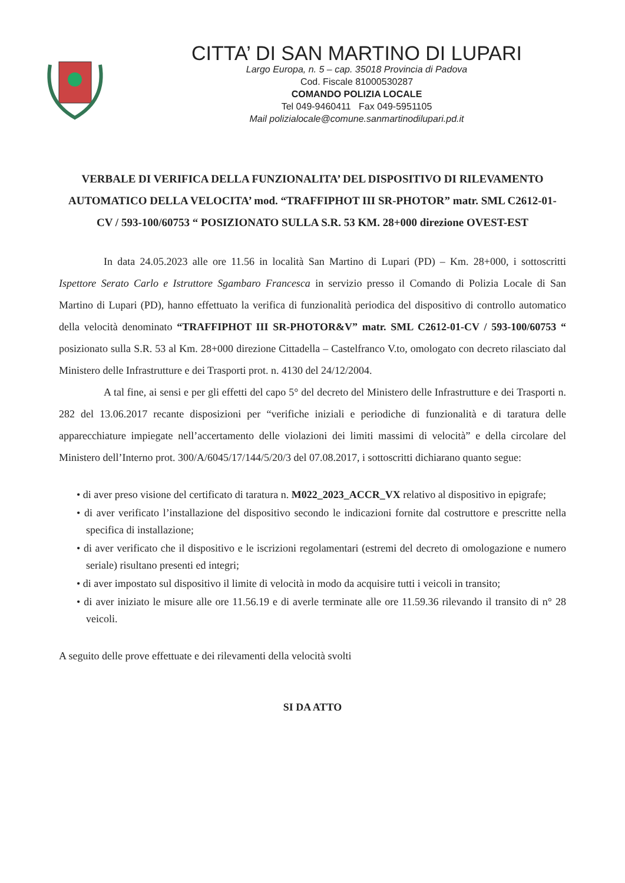CITTA’ DI SAN MARTINO DI LUPARI
Largo Europa, n. 5 – cap. 35018 Provincia di Padova
Cod. Fiscale 81000530287
COMANDO POLIZIA LOCALE
Tel 049-9460411 Fax 049-5951105
Mail polizialocale@comune.sanmartinodilupari.pd.it
VERBALE DI VERIFICA DELLA FUNZIONALITA’ DEL DISPOSITIVO DI RILEVAMENTO AUTOMATICO DELLA VELOCITA’ mod. “TRAFFIPHOT III SR-PHOTOR” matr. SML C2612-01-CV / 593-100/60753 “ POSIZIONATO SULLA S.R. 53 KM. 28+000 direzione OVEST-EST
In data 24.05.2023 alle ore 11.56 in località San Martino di Lupari (PD) – Km. 28+000, i sottoscritti Ispettore Serato Carlo e Istruttore Sgambaro Francesca in servizio presso il Comando di Polizia Locale di San Martino di Lupari (PD), hanno effettuato la verifica di funzionalità periodica del dispositivo di controllo automatico della velocità denominato “TRAFFIPHOT III SR-PHOTOR&V” matr. SML C2612-01-CV / 593-100/60753 “ posizionato sulla S.R. 53 al Km. 28+000 direzione Cittadella – Castelfranco V.to, omologato con decreto rilasciato dal Ministero delle Infrastrutture e dei Trasporti prot. n. 4130 del 24/12/2004.
A tal fine, ai sensi e per gli effetti del capo 5° del decreto del Ministero delle Infrastrutture e dei Trasporti n. 282 del 13.06.2017 recante disposizioni per “verifiche iniziali e periodiche di funzionalità e di taratura delle apparecchiature impiegate nell’accertamento delle violazioni dei limiti massimi di velocità” e della circolare del Ministero dell’Interno prot. 300/A/6045/17/144/5/20/3 del 07.08.2017, i sottoscritti dichiarano quanto segue:
• di aver preso visione del certificato di taratura n. M022_2023_ACCR_VX relativo al dispositivo in epigrafe;
• di aver verificato l’installazione del dispositivo secondo le indicazioni fornite dal costruttore e prescritte nella specifica di installazione;
• di aver verificato che il dispositivo e le iscrizioni regolamentari (estremi del decreto di omologazione e numero seriale) risultano presenti ed integri;
• di aver impostato sul dispositivo il limite di velocità in modo da acquisire tutti i veicoli in transito;
• di aver iniziato le misure alle ore 11.56.19 e di averle terminate alle ore 11.59.36 rilevando il transito di n° 28 veicoli.
A seguito delle prove effettuate e dei rilevamenti della velocità svolti
SI DA ATTO